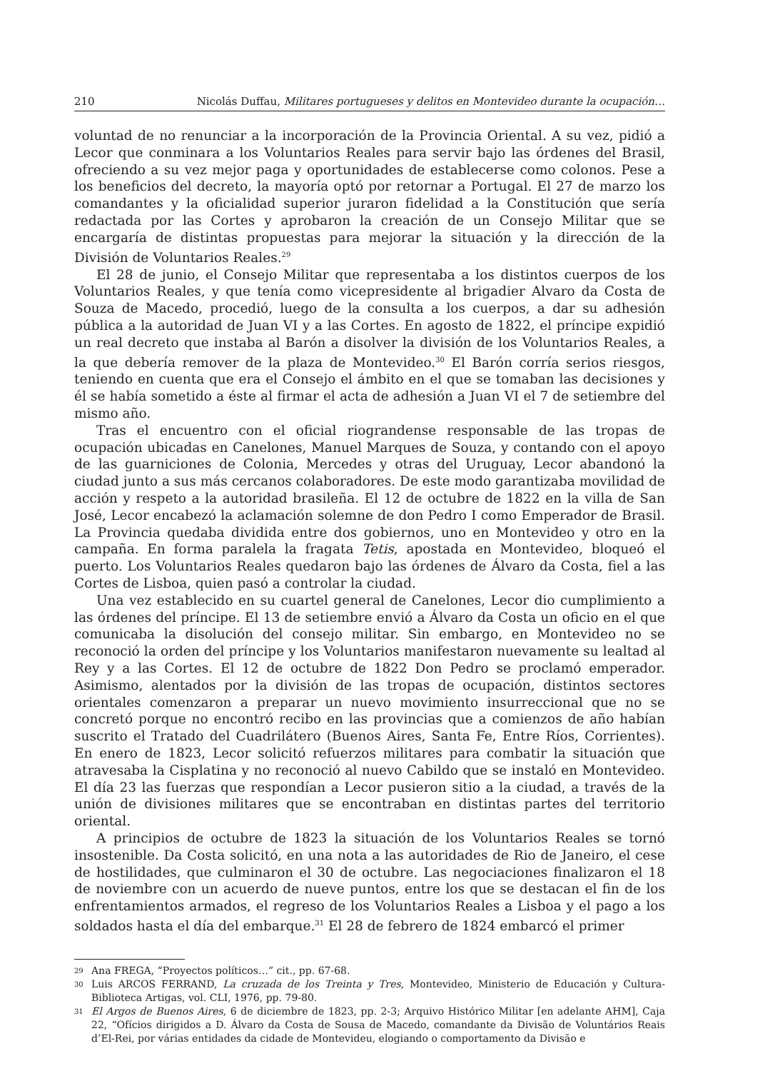210 Nicolás Duffau, Militares portugueses y delitos en Montevideo durante la ocupación…
voluntad de no renunciar a la incorporación de la Provincia Oriental. A su vez, pidió a Lecor que conminara a los Voluntarios Reales para servir bajo las órdenes del Brasil, ofreciendo a su vez mejor paga y oportunidades de establecerse como colonos. Pese a los beneficios del decreto, la mayoría optó por retornar a Portugal. El 27 de marzo los comandantes y la oficialidad superior juraron fidelidad a la Constitución que sería redactada por las Cortes y aprobaron la creación de un Consejo Militar que se encargaría de distintas propuestas para mejorar la situación y la dirección de la División de Voluntarios Reales.<sup>29</sup>
El 28 de junio, el Consejo Militar que representaba a los distintos cuerpos de los Voluntarios Reales, y que tenía como vicepresidente al brigadier Alvaro da Costa de Souza de Macedo, procedió, luego de la consulta a los cuerpos, a dar su adhesión pública a la autoridad de Juan VI y a las Cortes. En agosto de 1822, el príncipe expidió un real decreto que instaba al Barón a disolver la división de los Voluntarios Reales, a la que debería remover de la plaza de Montevideo.<sup>30</sup> El Barón corría serios riesgos, teniendo en cuenta que era el Consejo el ámbito en el que se tomaban las decisiones y él se había sometido a éste al firmar el acta de adhesión a Juan VI el 7 de setiembre del mismo año.
Tras el encuentro con el oficial riograndense responsable de las tropas de ocupación ubicadas en Canelones, Manuel Marques de Souza, y contando con el apoyo de las guarniciones de Colonia, Mercedes y otras del Uruguay, Lecor abandonó la ciudad junto a sus más cercanos colaboradores. De este modo garantizaba movilidad de acción y respeto a la autoridad brasileña. El 12 de octubre de 1822 en la villa de San José, Lecor encabezó la aclamación solemne de don Pedro I como Emperador de Brasil. La Provincia quedaba dividida entre dos gobiernos, uno en Montevideo y otro en la campaña. En forma paralela la fragata Tetis, apostada en Montevideo, bloqueó el puerto. Los Voluntarios Reales quedaron bajo las órdenes de Álvaro da Costa, fiel a las Cortes de Lisboa, quien pasó a controlar la ciudad.
Una vez establecido en su cuartel general de Canelones, Lecor dio cumplimiento a las órdenes del príncipe. El 13 de setiembre envió a Álvaro da Costa un oficio en el que comunicaba la disolución del consejo militar. Sin embargo, en Montevideo no se reconoció la orden del príncipe y los Voluntarios manifestaron nuevamente su lealtad al Rey y a las Cortes. El 12 de octubre de 1822 Don Pedro se proclamó emperador. Asimismo, alentados por la división de las tropas de ocupación, distintos sectores orientales comenzaron a preparar un nuevo movimiento insurreccional que no se concretó porque no encontró recibo en las provincias que a comienzos de año habían suscrito el Tratado del Cuadrilátero (Buenos Aires, Santa Fe, Entre Ríos, Corrientes). En enero de 1823, Lecor solicitó refuerzos militares para combatir la situación que atravesaba la Cisplatina y no reconoció al nuevo Cabildo que se instaló en Montevideo. El día 23 las fuerzas que respondían a Lecor pusieron sitio a la ciudad, a través de la unión de divisiones militares que se encontraban en distintas partes del territorio oriental.
A principios de octubre de 1823 la situación de los Voluntarios Reales se tornó insostenible. Da Costa solicitó, en una nota a las autoridades de Rio de Janeiro, el cese de hostilidades, que culminaron el 30 de octubre. Las negociaciones finalizaron el 18 de noviembre con un acuerdo de nueve puntos, entre los que se destacan el fin de los enfrentamientos armados, el regreso de los Voluntarios Reales a Lisboa y el pago a los soldados hasta el día del embarque.<sup>31</sup> El 28 de febrero de 1824 embarcó el primer
29 Ana FREGA, “Proyectos políticos…” cit., pp. 67-68.
30 Luis ARCOS FERRAND, La cruzada de los Treinta y Tres, Montevideo, Ministerio de Educación y Cultura-Biblioteca Artigas, vol. CLI, 1976, pp. 79-80.
31 El Argos de Buenos Aires, 6 de diciembre de 1823, pp. 2-3; Arquivo Histórico Militar [en adelante AHM], Caja 22, “Ofícios dirigidos a D. Álvaro da Costa de Sousa de Macedo, comandante da Divisão de Voluntários Reais d’El-Rei, por várias entidades da cidade de Montevideu, elogiando o comportamento da Divisão e